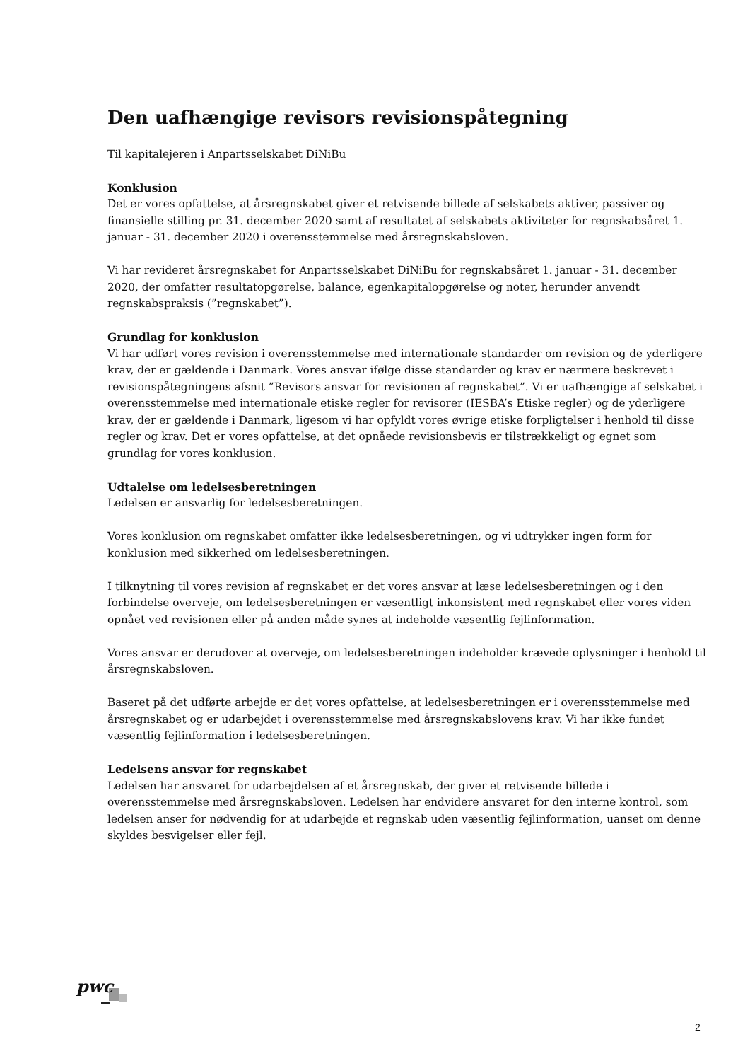Den uafhængige revisors revisionspåtegning
Til kapitalejeren i Anpartsselskabet DiNiBu
Konklusion
Det er vores opfattelse, at årsregnskabet giver et retvisende billede af selskabets aktiver, passiver og finansielle stilling pr. 31. december 2020 samt af resultatet af selskabets aktiviteter for regnskabsåret 1. januar - 31. december 2020 i overensstemmelse med årsregnskabsloven.
Vi har revideret årsregnskabet for Anpartsselskabet DiNiBu for regnskabsåret 1. januar - 31. december 2020, der omfatter resultatopgørelse, balance, egenkapitalopgørelse og noter, herunder anvendt regnskabspraksis (”regnskabet”).
Grundlag for konklusion
Vi har udført vores revision i overensstemmelse med internationale standarder om revision og de yderligere krav, der er gældende i Danmark. Vores ansvar ifølge disse standarder og krav er nærmere beskrevet i revisionspåtegningens afsnit ”Revisors ansvar for revisionen af regnskabet”. Vi er uafhængige af selskabet i overensstemmelse med internationale etiske regler for revisorer (IESBA’s Etiske regler) og de yderligere krav, der er gældende i Danmark, ligesom vi har opfyldt vores øvrige etiske forpligtelser i henhold til disse regler og krav. Det er vores opfattelse, at det opnåede revisionsbevis er tilstrækkeligt og egnet som grundlag for vores konklusion.
Udtalelse om ledelsesberetningen
Ledelsen er ansvarlig for ledelsesberetningen.
Vores konklusion om regnskabet omfatter ikke ledelsesberetningen, og vi udtrykker ingen form for konklusion med sikkerhed om ledelsesberetningen.
I tilknytning til vores revision af regnskabet er det vores ansvar at læse ledelsesberetningen og i den forbindelse overveje, om ledelsesberetningen er væsentligt inkonsistent med regnskabet eller vores viden opnået ved revisionen eller på anden måde synes at indeholde væsentlig fejlinformation.
Vores ansvar er derudover at overveje, om ledelsesberetningen indeholder krævede oplysninger i henhold til årsregnskabsloven.
Baseret på det udførte arbejde er det vores opfattelse, at ledelsesberetningen er i overensstemmelse med årsregnskabet og er udarbejdet i overensstemmelse med årsregnskabslovens krav. Vi har ikke fundet væsentlig fejlinformation i ledelsesberetningen.
Ledelsens ansvar for regnskabet
Ledelsen har ansvaret for udarbejdelsen af et årsregnskab, der giver et retvisende billede i overensstemmelse med årsregnskabsloven. Ledelsen har endvidere ansvaret for den interne kontrol, som ledelsen anser for nødvendig for at udarbejde et regnskab uden væsentlig fejlinformation, uanset om denne skyldes besvigelser eller fejl.
pwc
2